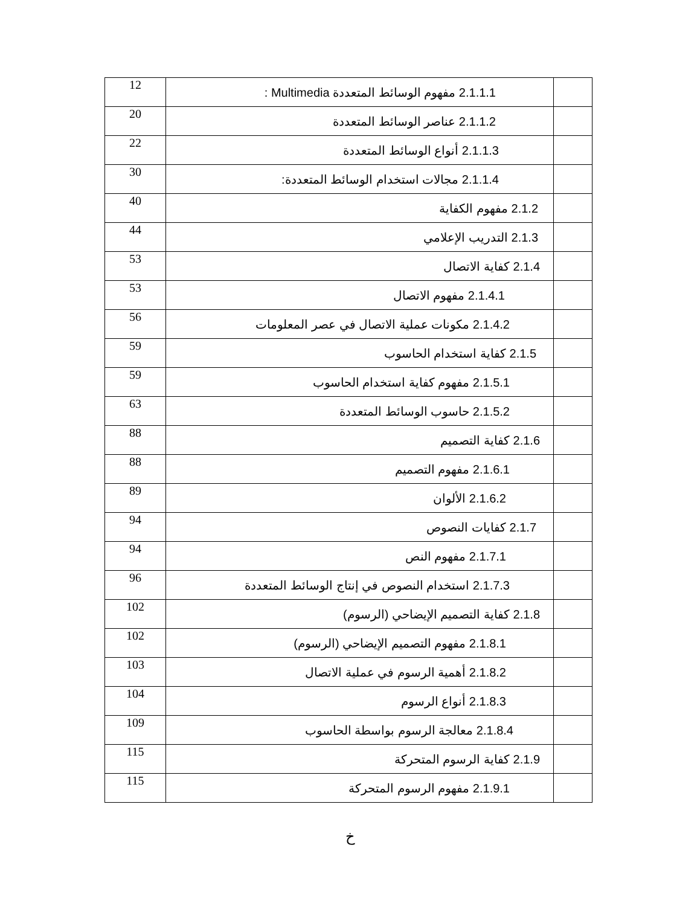| 12 | 2.1.1.1 مفهوم الوسائط المتعددة Multimedia : | |
| 20 | 2.1.1.2 عناصر الوسائط المتعددة | |
| 22 | 2.1.1.3 أنواع الوسائط المتعددة | |
| 30 | 2.1.1.4 مجالات استخدام الوسائط المتعددة: | |
| 40 | 2.1.2 مفهوم الكفاية | |
| 44 | 2.1.3 التدريب الإعلامي | |
| 53 | 2.1.4 كفاية الاتصال | |
| 53 | 2.1.4.1 مفهوم الاتصال | |
| 56 | 2.1.4.2 مكونات عملية الاتصال في عصر المعلومات | |
| 59 | 2.1.5 كفاية استخدام الحاسوب | |
| 59 | 2.1.5.1 مفهوم كفاية استخدام الحاسوب | |
| 63 | 2.1.5.2 حاسوب الوسائط المتعددة | |
| 88 | 2.1.6 كفاية التصميم | |
| 88 | 2.1.6.1 مفهوم التصميم | |
| 89 | 2.1.6.2 الألوان | |
| 94 | 2.1.7 كفايات النصوص | |
| 94 | 2.1.7.1 مفهوم النص | |
| 96 | 2.1.7.3 استخدام النصوص في إنتاج الوسائط المتعددة | |
| 102 | 2.1.8 كفاية التصميم الإيضاحي (الرسوم) | |
| 102 | 2.1.8.1 مفهوم التصميم الإيضاحي (الرسوم) | |
| 103 | 2.1.8.2 أهمية الرسوم في عملية الاتصال | |
| 104 | 2.1.8.3 أنواع الرسوم | |
| 109 | 2.1.8.4 معالجة الرسوم بواسطة الحاسوب | |
| 115 | 2.1.9 كفاية الرسوم المتحركة | |
| 115 | 2.1.9.1 مفهوم الرسوم المتحركة | |
خ